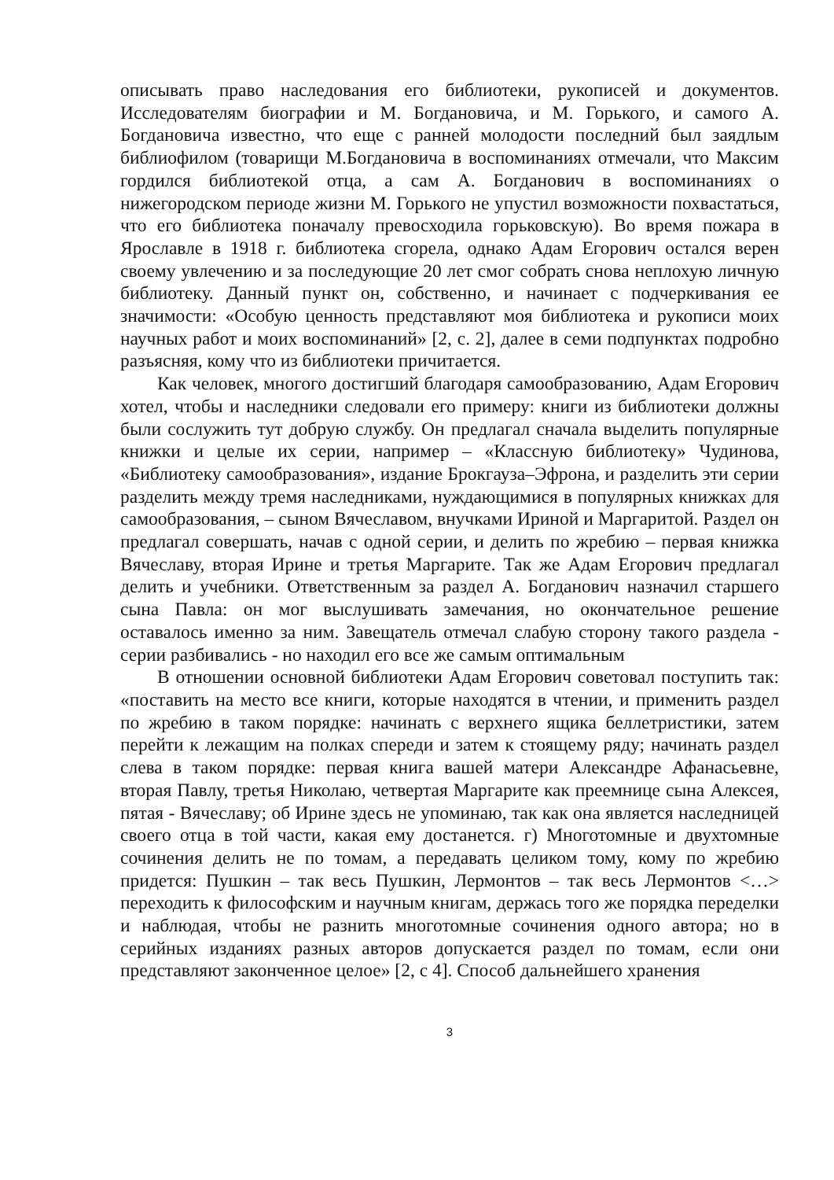описывать право наследования его библиотеки, рукописей и документов. Исследователям биографии и М. Богдановича, и М. Горького, и самого А. Богдановича известно, что еще с ранней молодости последний был заядлым библиофилом (товарищи М.Богдановича в воспоминаниях отмечали, что Максим гордился библиотекой отца, а сам А. Богданович в воспоминаниях о нижегородском периоде жизни М. Горького не упустил возможности похвастаться, что его библиотека поначалу превосходила горьковскую). Во время пожара в Ярославле в 1918 г. библиотека сгорела, однако Адам Егорович остался верен своему увлечению и за последующие 20 лет смог собрать снова неплохую личную библиотеку. Данный пункт он, собственно, и начинает с подчеркивания ее значимости: «Особую ценность представляют моя библиотека и рукописи моих научных работ и моих воспоминаний» [2, с. 2], далее в семи подпунктах подробно разъясняя, кому что из библиотеки причитается.
Как человек, многого достигший благодаря самообразованию, Адам Егорович хотел, чтобы и наследники следовали его примеру: книги из библиотеки должны были сослужить тут добрую службу. Он предлагал сначала выделить популярные книжки и целые их серии, например – «Классную библиотеку» Чудинова, «Библиотеку самообразования», издание Брокгауза–Эфрона, и разделить эти серии разделить между тремя наследниками, нуждающимися в популярных книжках для самообразования, – сыном Вячеславом, внучками Ириной и Маргаритой. Раздел он предлагал совершать, начав с одной серии, и делить по жребию – первая книжка Вячеславу, вторая Ирине и третья Маргарите. Так же Адам Егорович предлагал делить и учебники. Ответственным за раздел А. Богданович назначил старшего сына Павла: он мог выслушивать замечания, но окончательное решение оставалось именно за ним. Завещатель отмечал слабую сторону такого раздела - серии разбивались - но находил его все же самым оптимальным
В отношении основной библиотеки Адам Егорович советовал поступить так: «поставить на место все книги, которые находятся в чтении, и применить раздел по жребию в таком порядке: начинать с верхнего ящика беллетристики, затем перейти к лежащим на полках спереди и затем к стоящему ряду; начинать раздел слева в таком порядке: первая книга вашей матери Александре Афанасьевне, вторая Павлу, третья Николаю, четвертая Маргарите как преемнице сына Алексея, пятая - Вячеславу; об Ирине здесь не упоминаю, так как она является наследницей своего отца в той части, какая ему достанется. г) Многотомные и двухтомные сочинения делить не по томам, а передавать целиком тому, кому по жребию придется: Пушкин – так весь Пушкин, Лермонтов – так весь Лермонтов <…> переходить к философским и научным книгам, держась того же порядка переделки и наблюдая, чтобы не разнить многотомные сочинения одного автора; но в серийных изданиях разных авторов допускается раздел по томам, если они представляют законченное целое» [2, с 4]. Способ дальнейшего хранения
3